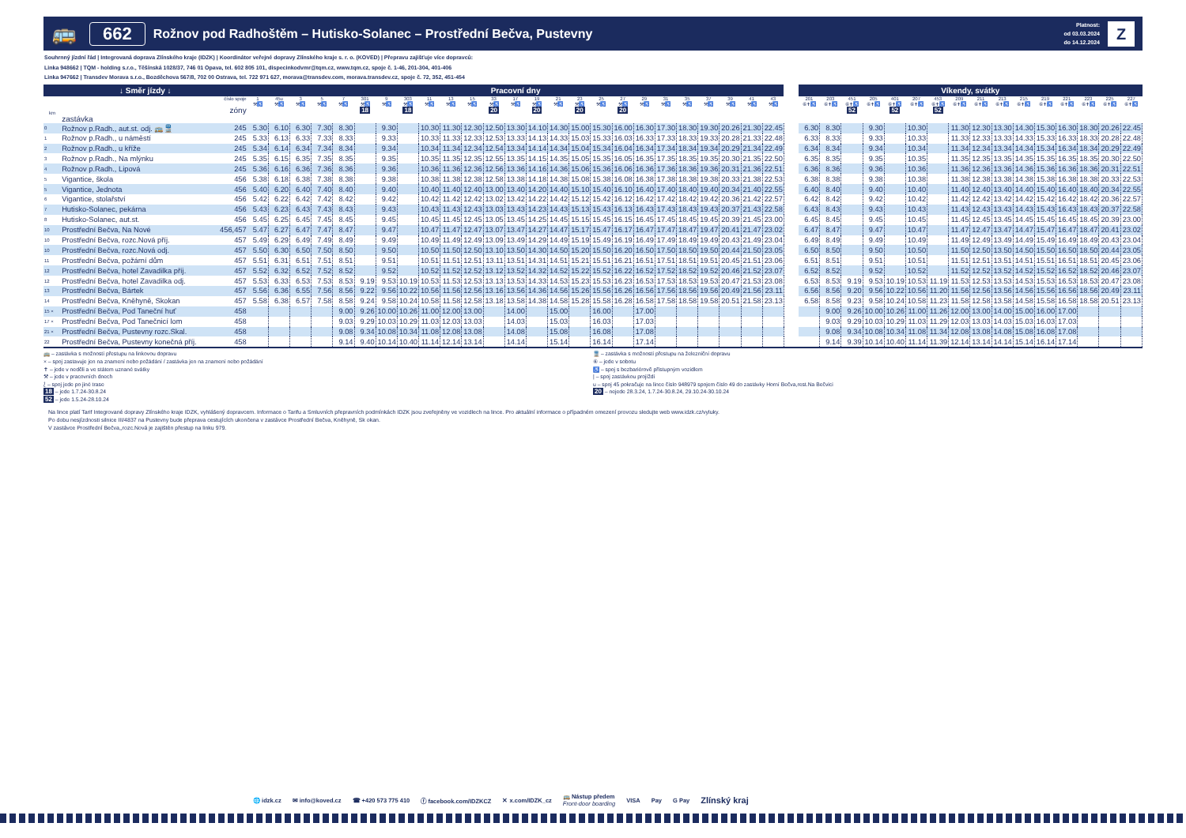🚌 662 Rožnov pod Radhoštěm – Hutisko-Solanec – Prostřední Bečva, Pustevny Platnost:
od 03.03.2024
do 14.12.2024 Z
Souhrnný jízdní řád | Integrovaná doprava Zlínského kraje (IDZK) | Koordinátor veřejné dopravy Zlínského kraje s. r. o. (KOVED) | Přepravu zajišťuje více dopravců:
Linka 948662 | TQM - holding s.r.o., Těšínská 1028/37, 746 01 Opava, tel. 602 805 101, dispecinkodvmr@tqm.cz, www.tqm.cz, spoje č. 1-46, 201-304, 401-406
Linka 947662 | Transdev Morava s.r.o., Bozděchova 567/8, 702 00 Ostrava, tel. 722 971 627, morava@transdev.com, morava.transdev.cz, spoje č. 72, 352, 451-454
| ↓ Směr jízdy ↓ | | | Pracovní dny | | | | | | | | | | | | | | | | | | | | | | | | | | Víkendy, svátky | | | | | | | | | | | | | | | |
| km | zastávka | číslo spoje zóny | 1 ⚒♿ | 45u ⚒♿ | 3 ⚒♿ | 5 ⚒♿ | 7 ⚒♿ | 301 ⚒♿ 18 | 9 ⚒♿ | 303 ⚒♿ 18 | 11 ⚒♿ | 13 ⚒♿ | 15 ⚒♿ | 33 ⚒♿ 20 | 17 ⚒♿ | 19 ⚒♿ 20 | 21 ⚒♿ | 23 ⚒♿ 20 | 25 ⚒♿ | 27 ⚒♿ 20 | 29 ⚒♿ | 31 ⚒♿ | 35 ⚒♿ | 37 ⚒♿ | 39 ⚒♿ | 41 ⚒♿ | 43 ⚒♿ | | 201 ⑥✝♿ | 203 ⑥✝♿ | 451 ⑥✝♿ 52 | 205 ⑥✝♿ | 401 ⑥✝♿ 52 | 207 ⑥✝♿ | 453 ⑥✝♿ 52 | 209 ⑥✝♿ | 211 ⑥✝♿ | 213 ⑥✝♿ | 215 ⑥✝♿ | 219 ⑥✝♿ | 221 ⑥✝♿ | 223 ⑥✝♿ | 225 ⑥✝♿ | 227 ⑥✝♿ |
| 0 | Rožnov p.Radh., aut.st. odj. 🚌🚆 | 245 | 5.30 | 6.10 | 6.30 | 7.30 | 8.30 | | 9.30 | | 10.30 | 11.30 | 12.30 | 12.50 | 13.30 | 14.10 | 14.30 | 15.00 | 15.30 | 16.00 | 16.30 | 17.30 | 18.30 | 19.30 | 20.26 | 21.30 | 22.45 | | 6.30 | 8.30 | | 9.30 | | 10.30 | | 11.30 | 12.30 | 13.30 | 14.30 | 15.30 | 16.30 | 18.30 | 20.26 | 22.45 |
| 1 | Rožnov p.Radh., u náměstí | 245 | 5.33 | 6.13 | 6.33 | 7.33 | 8.33 | | 9.33 | | 10.33 | 11.33 | 12.33 | 12.53 | 13.33 | 14.13 | 14.33 | 15.03 | 15.33 | 16.03 | 16.33 | 17.33 | 18.33 | 19.33 | 20.28 | 21.33 | 22.48 | | 6.33 | 8.33 | | 9.33 | | 10.33 | | 11.33 | 12.33 | 13.33 | 14.33 | 15.33 | 16.33 | 18.33 | 20.28 | 22.48 |
| 2 | Rožnov p.Radh., u kříže | 245 | 5.34 | 6.14 | 6.34 | 7.34 | 8.34 | | 9.34 | | 10.34 | 11.34 | 12.34 | 12.54 | 13.34 | 14.14 | 14.34 | 15.04 | 15.34 | 16.04 | 16.34 | 17.34 | 18.34 | 19.34 | 20.29 | 21.34 | 22.49 | | 6.34 | 8.34 | | 9.34 | | 10.34 | | 11.34 | 12.34 | 13.34 | 14.34 | 15.34 | 16.34 | 18.34 | 20.29 | 22.49 |
| 3 | Rožnov p.Radh., Na mlýnku | 245 | 5.35 | 6.15 | 6.35 | 7.35 | 8.35 | | 9.35 | | 10.35 | 11.35 | 12.35 | 12.55 | 13.35 | 14.15 | 14.35 | 15.05 | 15.35 | 16.05 | 16.35 | 17.35 | 18.35 | 19.35 | 20.30 | 21.35 | 22.50 | | 6.35 | 8.35 | | 9.35 | | 10.35 | | 11.35 | 12.35 | 13.35 | 14.35 | 15.35 | 16.35 | 18.35 | 20.30 | 22.50 |
| 4 | Rožnov p.Radh., Lipová | 245 | 5.36 | 6.16 | 6.36 | 7.36 | 8.36 | | 9.36 | | 10.36 | 11.36 | 12.36 | 12.56 | 13.36 | 14.16 | 14.36 | 15.06 | 15.36 | 16.06 | 16.36 | 17.36 | 18.36 | 19.36 | 20.31 | 21.36 | 22.51 | | 6.36 | 8.36 | | 9.36 | | 10.36 | | 11.36 | 12.36 | 13.36 | 14.36 | 15.36 | 16.36 | 18.36 | 20.31 | 22.51 |
| 5 | Vigantice, škola | 456 | 5.38 | 6.18 | 6.38 | 7.38 | 8.38 | | 9.38 | | 10.38 | 11.38 | 12.38 | 12.58 | 13.38 | 14.18 | 14.38 | 15.08 | 15.38 | 16.08 | 16.38 | 17.38 | 18.38 | 19.38 | 20.33 | 21.38 | 22.53 | | 6.38 | 8.38 | | 9.38 | | 10.38 | | 11.38 | 12.38 | 13.38 | 14.38 | 15.38 | 16.38 | 18.38 | 20.33 | 22.53 |
| 5 | Vigantice, Jednota | 456 | 5.40 | 6.20 | 6.40 | 7.40 | 8.40 | | 9.40 | | 10.40 | 11.40 | 12.40 | 13.00 | 13.40 | 14.20 | 14.40 | 15.10 | 15.40 | 16.10 | 16.40 | 17.40 | 18.40 | 19.40 | 20.34 | 21.40 | 22.55 | | 6.40 | 8.40 | | 9.40 | | 10.40 | | 11.40 | 12.40 | 13.40 | 14.40 | 15.40 | 16.40 | 18.40 | 20.34 | 22.55 |
| 6 | Vigantice, stolařství | 456 | 5.42 | 6.22 | 6.42 | 7.42 | 8.42 | | 9.42 | | 10.42 | 11.42 | 12.42 | 13.02 | 13.42 | 14.22 | 14.42 | 15.12 | 15.42 | 16.12 | 16.42 | 17.42 | 18.42 | 19.42 | 20.36 | 21.42 | 22.57 | | 6.42 | 8.42 | | 9.42 | | 10.42 | | 11.42 | 12.42 | 13.42 | 14.42 | 15.42 | 16.42 | 18.42 | 20.36 | 22.57 |
| 7 | Hutisko-Solanec, pekárna | 456 | 5.43 | 6.23 | 6.43 | 7.43 | 8.43 | | 9.43 | | 10.43 | 11.43 | 12.43 | 13.03 | 13.43 | 14.23 | 14.43 | 15.13 | 15.43 | 16.13 | 16.43 | 17.43 | 18.43 | 19.43 | 20.37 | 21.43 | 22.58 | | 6.43 | 8.43 | | 9.43 | | 10.43 | | 11.43 | 12.43 | 13.43 | 14.43 | 15.43 | 16.43 | 18.43 | 20.37 | 22.58 |
| 8 | Hutisko-Solanec, aut.st. | 456 | 5.45 | 6.25 | 6.45 | 7.45 | 8.45 | | 9.45 | | 10.45 | 11.45 | 12.45 | 13.05 | 13.45 | 14.25 | 14.45 | 15.15 | 15.45 | 16.15 | 16.45 | 17.45 | 18.45 | 19.45 | 20.39 | 21.45 | 23.00 | | 6.45 | 8.45 | | 9.45 | | 10.45 | | 11.45 | 12.45 | 13.45 | 14.45 | 15.45 | 16.45 | 18.45 | 20.39 | 23.00 |
| 10 | Prostřední Bečva, Na Nové | 456,457 | 5.47 | 6.27 | 6.47 | 7.47 | 8.47 | | 9.47 | | 10.47 | 11.47 | 12.47 | 13.07 | 13.47 | 14.27 | 14.47 | 15.17 | 15.47 | 16.17 | 16.47 | 17.47 | 18.47 | 19.47 | 20.41 | 21.47 | 23.02 | | 6.47 | 8.47 | | 9.47 | | 10.47 | | 11.47 | 12.47 | 13.47 | 14.47 | 15.47 | 16.47 | 18.47 | 20.41 | 23.02 |
| 10 | Prostřední Bečva, rozc.Nová příj. | 457 | 5.49 | 6.29 | 6.49 | 7.49 | 8.49 | | 9.49 | | 10.49 | 11.49 | 12.49 | 13.09 | 13.49 | 14.29 | 14.49 | 15.19 | 15.49 | 16.19 | 16.49 | 17.49 | 18.49 | 19.49 | 20.43 | 21.49 | 23.04 | | 6.49 | 8.49 | | 9.49 | | 10.49 | | 11.49 | 12.49 | 13.49 | 14.49 | 15.49 | 16.49 | 18.49 | 20.43 | 23.04 |
| 10 | Prostřední Bečva, rozc.Nová odj. | 457 | 5.50 | 6.30 | 6.50 | 7.50 | 8.50 | | 9.50 | | 10.50 | 11.50 | 12.50 | 13.10 | 13.50 | 14.30 | 14.50 | 15.20 | 15.50 | 16.20 | 16.50 | 17.50 | 18.50 | 19.50 | 20.44 | 21.50 | 23.05 | | 6.50 | 8.50 | | 9.50 | | 10.50 | | 11.50 | 12.50 | 13.50 | 14.50 | 15.50 | 16.50 | 18.50 | 20.44 | 23.05 |
| 11 | Prostřední Bečva, požární dům | 457 | 5.51 | 6.31 | 6.51 | 7.51 | 8.51 | | 9.51 | | 10.51 | 11.51 | 12.51 | 13.11 | 13.51 | 14.31 | 14.51 | 15.21 | 15.51 | 16.21 | 16.51 | 17.51 | 18.51 | 19.51 | 20.45 | 21.51 | 23.06 | | 6.51 | 8.51 | | 9.51 | | 10.51 | | 11.51 | 12.51 | 13.51 | 14.51 | 15.51 | 16.51 | 18.51 | 20.45 | 23.06 |
| 12 | Prostřední Bečva, hotel Zavadilka příj. | 457 | 5.52 | 6.32 | 6.52 | 7.52 | 8.52 | | 9.52 | | 10.52 | 11.52 | 12.52 | 13.12 | 13.52 | 14.32 | 14.52 | 15.22 | 15.52 | 16.22 | 16.52 | 17.52 | 18.52 | 19.52 | 20.46 | 21.52 | 23.07 | | 6.52 | 8.52 | | 9.52 | | 10.52 | | 11.52 | 12.52 | 13.52 | 14.52 | 15.52 | 16.52 | 18.52 | 20.46 | 23.07 |
| 12 | Prostřední Bečva, hotel Zavadilka odj. | 457 | 5.53 | 6.33 | 6.53 | 7.53 | 8.53 | 9.19 | 9.53 | 10.19 | 10.53 | 11.53 | 12.53 | 13.13 | 13.53 | 14.33 | 14.53 | 15.23 | 15.53 | 16.23 | 16.53 | 17.53 | 18.53 | 19.53 | 20.47 | 21.53 | 23.08 | | 6.53 | 8.53 | 9.19 | 9.53 | 10.19 | 10.53 | 11.19 | 11.53 | 12.53 | 13.53 | 14.53 | 15.53 | 16.53 | 18.53 | 20.47 | 23.08 |
| 13 | Prostřední Bečva, Bártek | 457 | 5.56 | 6.36 | 6.55 | 7.56 | 8.56 | 9.22 | 9.56 | 10.22 | 10.56 | 11.56 | 12.56 | 13.16 | 13.56 | 14.36 | 14.56 | 15.26 | 15.56 | 16.26 | 16.56 | 17.56 | 18.56 | 19.56 | 20.49 | 21.56 | 23.11 | | 6.56 | 8.56 | 9.20 | 9.56 | 10.22 | 10.56 | 11.20 | 11.56 | 12.56 | 13.56 | 14.56 | 15.56 | 16.56 | 18.56 | 20.49 | 23.11 |
| 14 | Prostřední Bečva, Kněhyně, Skokan | 457 | 5.58 | 6.38 | 6.57 | 7.58 | 8.58 | 9.24 | 9.58 | 10.24 | 10.58 | 11.58 | 12.58 | 13.18 | 13.58 | 14.38 | 14.58 | 15.28 | 15.58 | 16.28 | 16.58 | 17.58 | 18.58 | 19.58 | 20.51 | 21.58 | 23.13 | | 6.58 | 8.58 | 9.23 | 9.58 | 10.24 | 10.58 | 11.23 | 11.58 | 12.58 | 13.58 | 14.58 | 15.58 | 16.58 | 18.58 | 20.51 | 23.13 |
| 15 × | Prostřední Bečva, Pod Taneční huť | 458 | | | | | 9.00 | 9.26 | 10.00 | 10.26 | 11.00 | 12.00 | 13.00 | | 14.00 | | 15.00 | | 16.00 | | 17.00 | | | | | | | | | 9.00 | 9.26 | 10.00 | 10.26 | 11.00 | 11.26 | 12.00 | 13.00 | 14.00 | 15.00 | 16.00 | 17.00 | | | |
| 17 × | Prostřední Bečva, Pod Tanečnicí lom | 458 | | | | | 9.03 | 9.29 | 10.03 | 10.29 | 11.03 | 12.03 | 13.03 | | 14.03 | | 15.03 | | 16.03 | | 17.03 | | | | | | | | | 9.03 | 9.29 | 10.03 | 10.29 | 11.03 | 11.29 | 12.03 | 13.03 | 14.03 | 15.03 | 16.03 | 17.03 | | | |
| 21 × | Prostřední Bečva, Pustevny rozc.Skal. | 458 | | | | | 9.08 | 9.34 | 10.08 | 10.34 | 11.08 | 12.08 | 13.08 | | 14.08 | | 15.08 | | 16.08 | | 17.08 | | | | | | | | | 9.08 | 9.34 | 10.08 | 10.34 | 11.08 | 11.34 | 12.08 | 13.08 | 14.08 | 15.08 | 16.08 | 17.08 | | | |
| 22 | Prostřední Bečva, Pustevny konečná příj. | 458 | | | | | 9.14 | 9.40 | 10.14 | 10.40 | 11.14 | 12.14 | 13.14 | | 14.14 | | 15.14 | | 16.14 | | 17.14 | | | | | | | | | 9.14 | 9.39 | 10.14 | 10.40 | 11.14 | 11.39 | 12.14 | 13.14 | 14.14 | 15.14 | 16.14 | 17.14 | | | |
🚌 – zastávka s možností přestupu na linkovou dopravu
× – spoj zastavuje jen na znamení nebo požádání / zastávka jen na znamení nebo požádání
✝ – jede v neděli a ve státem uznané svátky
⚒ – jede v pracovních dnech
⟅ – spoj jede po jiné trase
18 – jede 1.7.24-30.8.24
52 – jede 1.5.24-28.10.24
🚆 – zastávka s možností přestupu na železniční dopravu
⑥ – jede v sobotu
♿ – spoj s bezbariérově přístupným vozidlem
| – spoj zastávkou projíždí
u – spoj 45 pokračuje na lince číslo 948979 spojem číslo 49 do zastávky Horní Bečva,rest.Na Bečvici
20 – nejede 28.3.24, 1.7.24-30.8.24, 29.10.24-30.10.24
Na lince platí Tarif Integrované dopravy Zlínského kraje IDZK, vyhlášený dopravcem. Informace o Tarifu a Smluvních přepravních podmínkách IDZK jsou zveřejněny ve vozidlech na lince. Pro aktuální informace o případném omezení provozu sledujte web www.idzk.cz/vyluky.
Po dobu nesjízdnosti silnice III/4837 na Pustevny bude přeprava cestujících ukončena v zastávce Prostřední Bečva, Kněhyně, Sk okan.
V zastávce Prostřední Bečva,,rozc.Nová je zajištěn přestup na linku 979.
🌐 idzk.cz ✉ info@koved.cz ☎ +420 573 775 410 ⓕ facebook.com/IDZKCZ ✕ x.com/IDZK_cz 🚌 Nástup předem
Front-door boarding VISA Pay G Pay Zlínský kraj